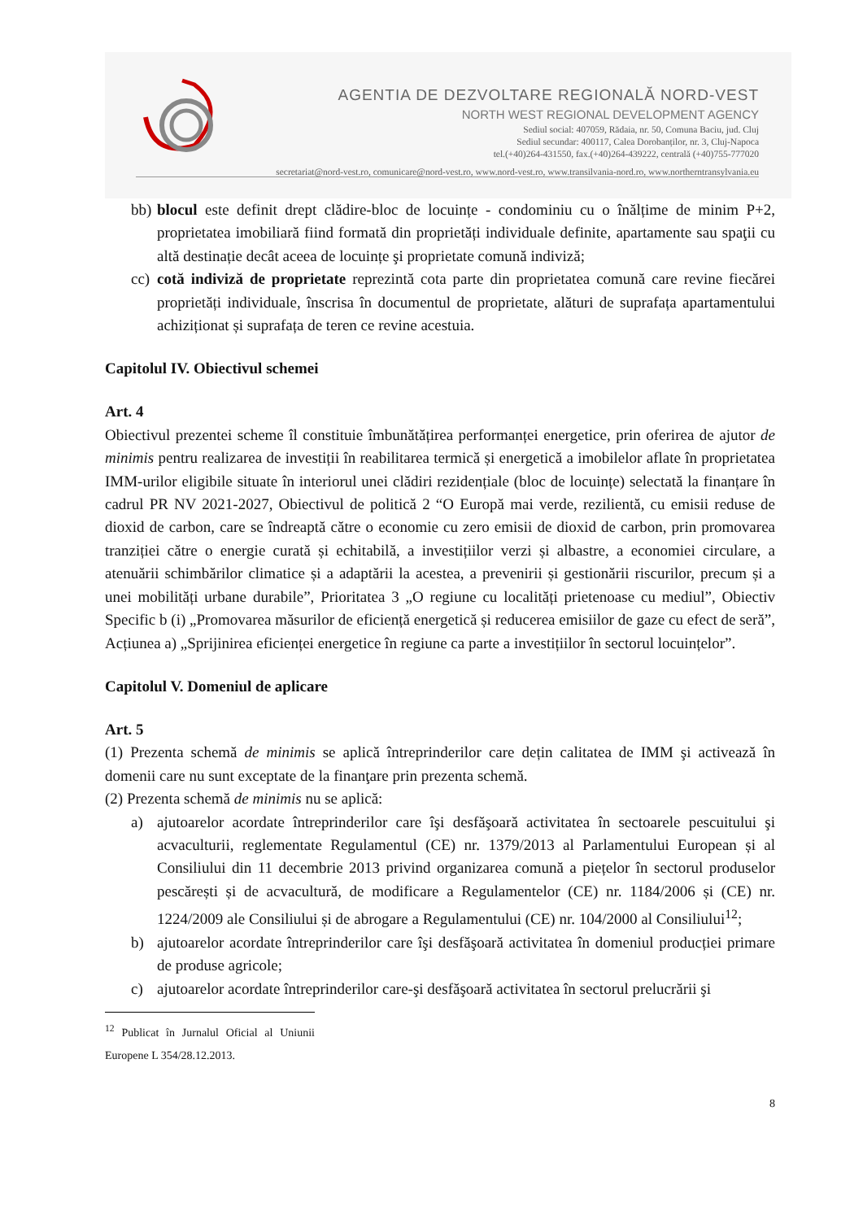AGENTIA DE DEZVOLTARE REGIONALĂ NORD-VEST
NORTH WEST REGIONAL DEVELOPMENT AGENCY
Sediul social: 407059, Rădaia, nr. 50, Comuna Baciu, jud. Cluj
Sediul secundar: 400117, Calea Dorobanților, nr. 3, Cluj-Napoca
tel.(+40)264-431550, fax.(+40)264-439222, centrală (+40)755-777020
secretariat@nord-vest.ro, comunicare@nord-vest.ro, www.nord-vest.ro, www.transilvania-nord.ro, www.northerntransylvania.eu
bb) blocul este definit drept clădire-bloc de locuințe - condominiu cu o înălțime de minim P+2, proprietatea imobiliară fiind formată din proprietăți individuale definite, apartamente sau spaţii cu altă destinație decât aceea de locuințe şi proprietate comună indiviză;
cc) cotă indiviză de proprietate reprezintă cota parte din proprietatea comună care revine fiecărei proprietăți individuale, înscrisa în documentul de proprietate, alături de suprafața apartamentului achiziționat și suprafața de teren ce revine acestuia.
Capitolul IV. Obiectivul schemei
Art. 4
Obiectivul prezentei scheme îl constituie îmbunătățirea performanței energetice, prin oferirea de ajutor de minimis pentru realizarea de investiții în reabilitarea termică și energetică a imobilelor aflate în proprietatea IMM-urilor eligibile situate în interiorul unei clădiri rezidențiale (bloc de locuințe) selectată la finanțare în cadrul PR NV 2021-2027, Obiectivul de politică 2 “O Europă mai verde, rezilientă, cu emisii reduse de dioxid de carbon, care se îndreaptă către o economie cu zero emisii de dioxid de carbon, prin promovarea tranziției către o energie curată și echitabilă, a investițiilor verzi și albastre, a economiei circulare, a atenuării schimbărilor climatice și a adaptării la acestea, a prevenirii și gestionării riscurilor, precum și a unei mobilități urbane durabile”, Prioritatea 3 „O regiune cu localități prietenoase cu mediul”, Obiectiv Specific b (i) „Promovarea măsurilor de eficiență energetică și reducerea emisiilor de gaze cu efect de seră”, Acțiunea a) „Sprijinirea eficienței energetice în regiune ca parte a investițiilor în sectorul locuințelor”.
Capitolul V. Domeniul de aplicare
Art. 5
(1) Prezenta schemă de minimis se aplică întreprinderilor care dețin calitatea de IMM şi activează în domenii care nu sunt exceptate de la finanţare prin prezenta schemă.
(2) Prezenta schemă de minimis nu se aplică:
a) ajutoarelor acordate întreprinderilor care îşi desfăşoară activitatea în sectoarele pescuitului şi acvaculturii, reglementate Regulamentul (CE) nr. 1379/2013 al Parlamentului European și al Consiliului din 11 decembrie 2013 privind organizarea comună a piețelor în sectorul produselor pescărești și de acvacultură, de modificare a Regulamentelor (CE) nr. 1184/2006 și (CE) nr. 1224/2009 ale Consiliului și de abrogare a Regulamentului (CE) nr. 104/2000 al Consiliului<sup>12</sup>;
b) ajutoarelor acordate întreprinderilor care îşi desfăşoară activitatea în domeniul producției primare de produse agricole;
c) ajutoarelor acordate întreprinderilor care-şi desfăşoară activitatea în sectorul prelucrării şi
<sup>12</sup> Publicat în Jurnalul Oficial al Uniunii Europene L 354/28.12.2013.
8